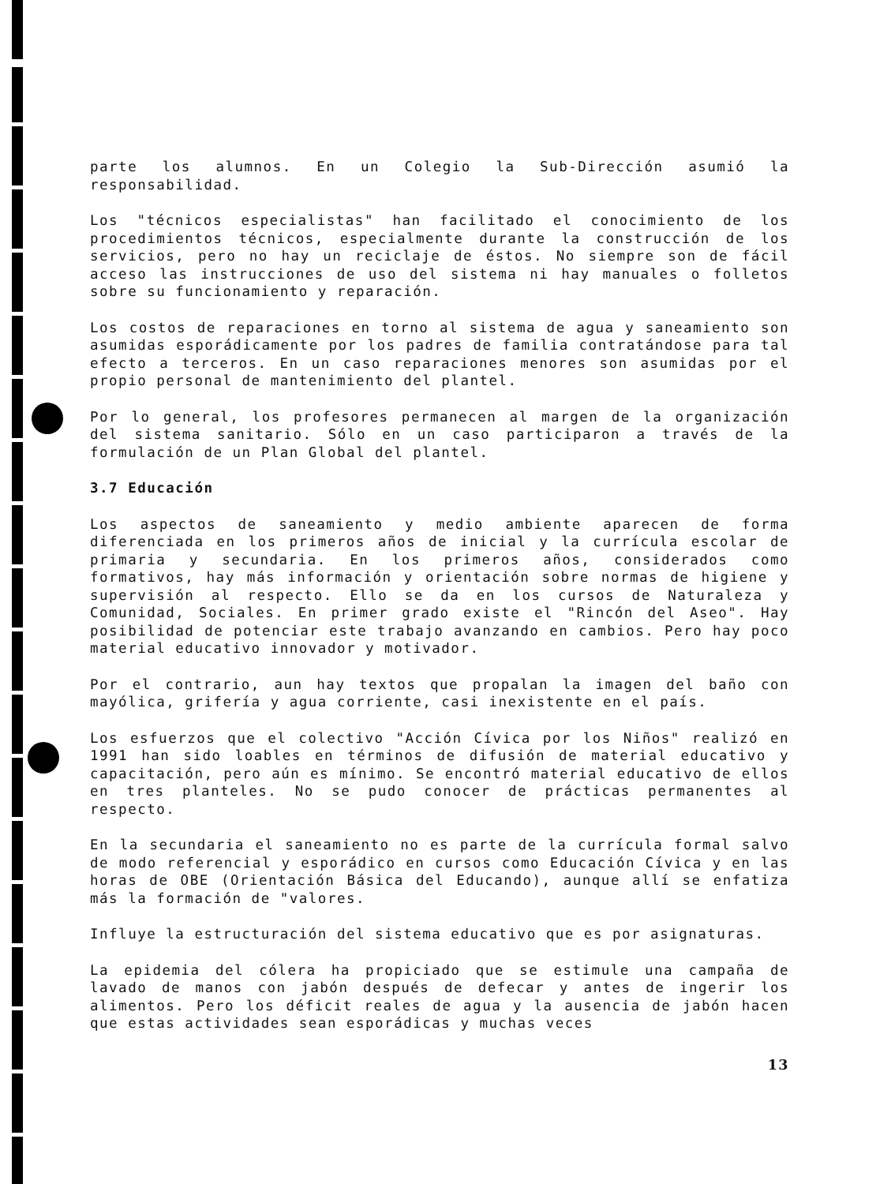parte los alumnos. En un Colegio la Sub-Dirección asumió la responsabilidad.
Los "técnicos especialistas" han facilitado el conocimiento de los procedimientos técnicos, especialmente durante la construcción de los servicios, pero no hay un reciclaje de éstos. No siempre son de fácil acceso las instrucciones de uso del sistema ni hay manuales o folletos sobre su funcionamiento y reparación.
Los costos de reparaciones en torno al sistema de agua y saneamiento son asumidas esporádicamente por los padres de familia contratándose para tal efecto a terceros. En un caso reparaciones menores son asumidas por el propio personal de mantenimiento del plantel.
Por lo general, los profesores permanecen al margen de la organización del sistema sanitario. Sólo en un caso participaron a través de la formulación de un Plan Global del plantel.
3.7 Educación
Los aspectos de saneamiento y medio ambiente aparecen de forma diferenciada en los primeros años de inicial y la currícula escolar de primaria y secundaria. En los primeros años, considerados como formativos, hay más información y orientación sobre normas de higiene y supervisión al respecto. Ello se da en los cursos de Naturaleza y Comunidad, Sociales. En primer grado existe el "Rincón del Aseo". Hay posibilidad de potenciar este trabajo avanzando en cambios. Pero hay poco material educativo innovador y motivador.
Por el contrario, aun hay textos que propalan la imagen del baño con mayólica, grifería y agua corriente, casi inexistente en el país.
Los esfuerzos que el colectivo "Acción Cívica por los Niños" realizó en 1991 han sido loables en términos de difusión de material educativo y capacitación, pero aún es mínimo. Se encontró material educativo de ellos en tres planteles. No se pudo conocer de prácticas permanentes al respecto.
En la secundaria el saneamiento no es parte de la currícula formal salvo de modo referencial y esporádico en cursos como Educación Cívica y en las horas de OBE (Orientación Básica del Educando), aunque allí se enfatiza más la formación de "valores.
Influye la estructuración del sistema educativo que es por asignaturas.
La epidemia del cólera ha propiciado que se estimule una campaña de lavado de manos con jabón después de defecar y antes de ingerir los alimentos. Pero los déficit reales de agua y la ausencia de jabón hacen que estas actividades sean esporádicas y muchas veces
13